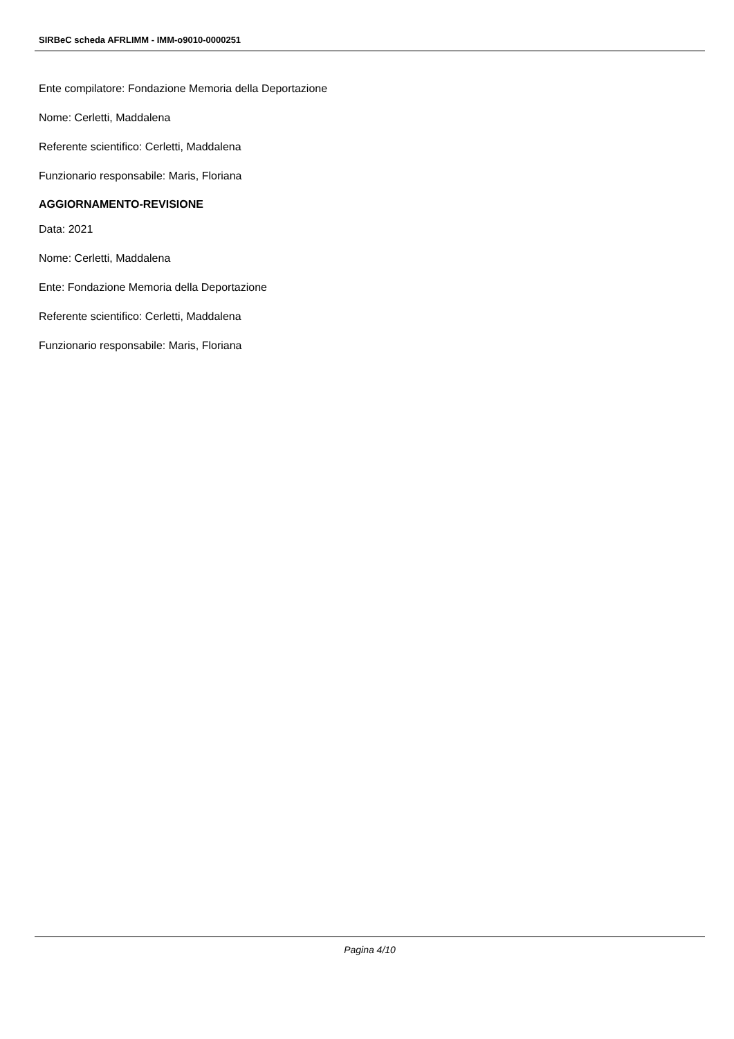SIRBeC scheda AFRLIMM - IMM-o9010-0000251
Ente compilatore: Fondazione Memoria della Deportazione
Nome: Cerletti, Maddalena
Referente scientifico: Cerletti, Maddalena
Funzionario responsabile: Maris, Floriana
AGGIORNAMENTO-REVISIONE
Data: 2021
Nome: Cerletti, Maddalena
Ente: Fondazione Memoria della Deportazione
Referente scientifico: Cerletti, Maddalena
Funzionario responsabile: Maris, Floriana
Pagina 4/10